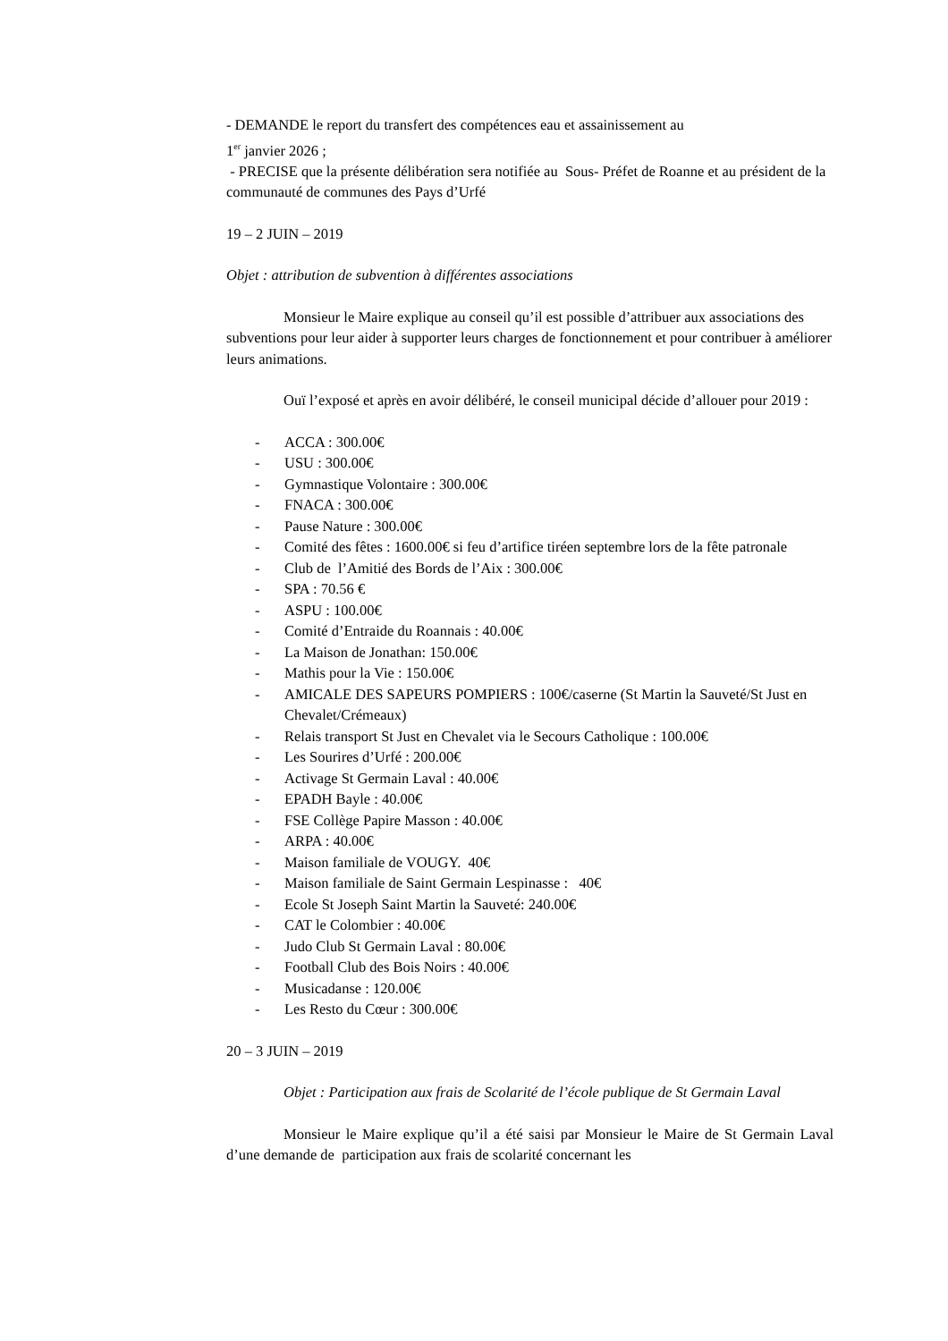- DEMANDE le report du transfert des compétences eau et assainissement au
1<sup>er</sup> janvier 2026 ;
- PRECISE que la présente délibération sera notifiée au Sous- Préfet de Roanne et au président de la communauté de communes des Pays d’Urfé
19 – 2 JUIN – 2019
Objet : attribution de subvention à différentes associations
Monsieur le Maire explique au conseil qu’il est possible d’attribuer aux associations des subventions pour leur aider à supporter leurs charges de fonctionnement et pour contribuer à améliorer leurs animations.
Ouï l’exposé et après en avoir délibéré, le conseil municipal décide d’allouer pour 2019 :
- ACCA : 300.00€
- USU : 300.00€
- Gymnastique Volontaire : 300.00€
- FNACA : 300.00€
- Pause Nature : 300.00€
- Comité des fêtes : 1600.00€ si feu d’artifice tiréen septembre lors de la fête patronale
- Club de l’Amitié des Bords de l’Aix : 300.00€
- SPA : 70.56 €
- ASPU : 100.00€
- Comité d’Entraide du Roannais : 40.00€
- La Maison de Jonathan: 150.00€
- Mathis pour la Vie : 150.00€
- AMICALE DES SAPEURS POMPIERS : 100€/caserne (St Martin la Sauveté/St Just en Chevalet/Crémeaux)
- Relais transport St Just en Chevalet via le Secours Catholique : 100.00€
- Les Sourires d’Urfé : 200.00€
- Activage St Germain Laval : 40.00€
- EPADH Bayle : 40.00€
- FSE Collège Papire Masson : 40.00€
- ARPA : 40.00€
- Maison familiale de VOUGY. 40€
- Maison familiale de Saint Germain Lespinasse : 40€
- Ecole St Joseph Saint Martin la Sauveté: 240.00€
- CAT le Colombier : 40.00€
- Judo Club St Germain Laval : 80.00€
- Football Club des Bois Noirs : 40.00€
- Musicadanse : 120.00€
- Les Resto du Cœur : 300.00€
20 – 3 JUIN – 2019
Objet : Participation aux frais de Scolarité de l’école publique de St Germain Laval
Monsieur le Maire explique qu’il a été saisi par Monsieur le Maire de St Germain Laval d’une demande de participation aux frais de scolarité concernant les